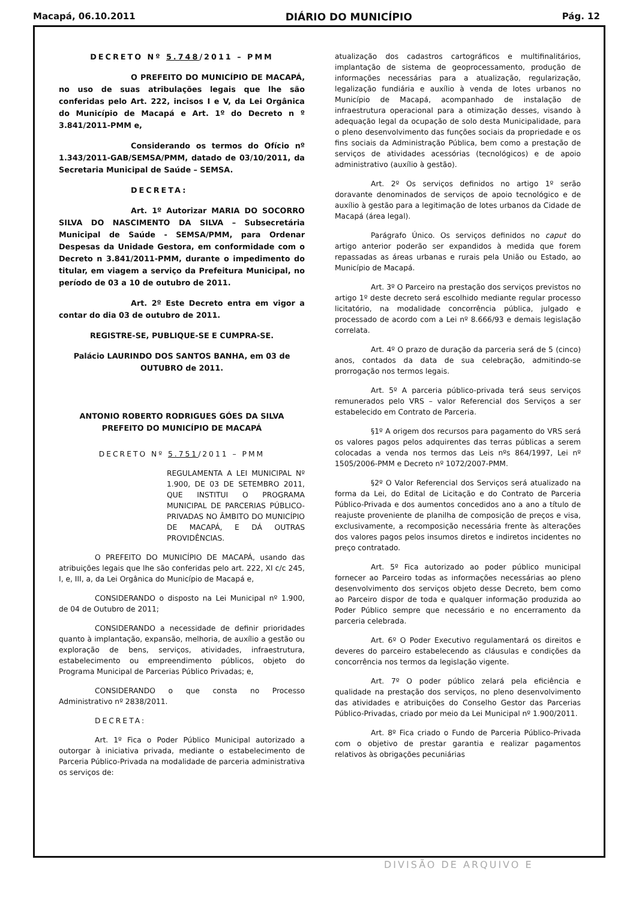Macapá, 06.10.2011 DIÁRIO DO MUNICÍPIO Pág. 12
DECRETO Nº 5.748/2011 – PMM
O PREFEITO DO MUNICÍPIO DE MACAPÁ, no uso de suas atribulações legais que lhe são conferidas pelo Art. 222, incisos I e V, da Lei Orgânica do Município de Macapá e Art. 1º do Decreto n º 3.841/2011-PMM e,
Considerando os termos do Ofício nº 1.343/2011-GAB/SEMSA/PMM, datado de 03/10/2011, da Secretaria Municipal de Saúde – SEMSA.
DECRETA:
Art. 1º Autorizar MARIA DO SOCORRO SILVA DO NASCIMENTO DA SILVA – Subsecretária Municipal de Saúde - SEMSA/PMM, para Ordenar Despesas da Unidade Gestora, em conformidade com o Decreto n 3.841/2011-PMM, durante o impedimento do titular, em viagem a serviço da Prefeitura Municipal, no período de 03 a 10 de outubro de 2011.
Art. 2º Este Decreto entra em vigor a contar do dia 03 de outubro de 2011.
REGISTRE-SE, PUBLIQUE-SE E CUMPRA-SE.
Palácio LAURINDO DOS SANTOS BANHA, em 03 de OUTUBRO de 2011.
ANTONIO ROBERTO RODRIGUES GÓES DA SILVA
PREFEITO DO MUNICÍPIO DE MACAPÁ
DECRETO Nº 5.751/2011 – PMM
REGULAMENTA A LEI MUNICIPAL Nº 1.900, DE 03 DE SETEMBRO 2011, QUE INSTITUI O PROGRAMA MUNICIPAL DE PARCERIAS PÚBLICO-PRIVADAS NO ÂMBITO DO MUNICÍPIO DE MACAPÁ, E DÁ OUTRAS PROVIDÊNCIAS.
O PREFEITO DO MUNICÍPIO DE MACAPÁ, usando das atribuições legais que lhe são conferidas pelo art. 222, XI c/c 245, I, e, III, a, da Lei Orgânica do Município de Macapá e,
CONSIDERANDO o disposto na Lei Municipal nº 1.900, de 04 de Outubro de 2011;
CONSIDERANDO a necessidade de definir prioridades quanto à implantação, expansão, melhoria, de auxílio a gestão ou exploração de bens, serviços, atividades, infraestrutura, estabelecimento ou empreendimento públicos, objeto do Programa Municipal de Parcerias Público Privadas; e,
CONSIDERANDO o que consta no Processo Administrativo nº 2838/2011.
DECRETA:
Art. 1º Fica o Poder Público Municipal autorizado a outorgar à iniciativa privada, mediante o estabelecimento de Parceria Público-Privada na modalidade de parceria administrativa os serviços de:
atualização dos cadastros cartográficos e multifinalitários, implantação de sistema de geoprocessamento, produção de informações necessárias para a atualização, regularização, legalização fundiária e auxílio à venda de lotes urbanos no Município de Macapá, acompanhado de instalação de infraestrutura operacional para a otimização desses, visando à adequação legal da ocupação de solo desta Municipalidade, para o pleno desenvolvimento das funções sociais da propriedade e os fins sociais da Administração Pública, bem como a prestação de serviços de atividades acessórias (tecnológicos) e de apoio administrativo (auxílio à gestão).
Art. 2º Os serviços definidos no artigo 1º serão doravante denominados de serviços de apoio tecnológico e de auxílio à gestão para a legitimação de lotes urbanos da Cidade de Macapá (área legal).
Parágrafo Único. Os serviços definidos no caput do artigo anterior poderão ser expandidos à medida que forem repassadas as áreas urbanas e rurais pela União ou Estado, ao Município de Macapá.
Art. 3º O Parceiro na prestação dos serviços previstos no artigo 1º deste decreto será escolhido mediante regular processo licitatório, na modalidade concorrência pública, julgado e processado de acordo com a Lei nº 8.666/93 e demais legislação correlata.
Art. 4º O prazo de duração da parceria será de 5 (cinco) anos, contados da data de sua celebração, admitindo-se prorrogação nos termos legais.
Art. 5º A parceria público-privada terá seus serviços remunerados pelo VRS – valor Referencial dos Serviços a ser estabelecido em Contrato de Parceria.
§1º A origem dos recursos para pagamento do VRS será os valores pagos pelos adquirentes das terras públicas a serem colocadas a venda nos termos das Leis nºs 864/1997, Lei nº 1505/2006-PMM e Decreto nº 1072/2007-PMM.
§2º O Valor Referencial dos Serviços será atualizado na forma da Lei, do Edital de Licitação e do Contrato de Parceria Público-Privada e dos aumentos concedidos ano a ano a título de reajuste proveniente de planilha de composição de preços e visa, exclusivamente, a recomposição necessária frente às alterações dos valores pagos pelos insumos diretos e indiretos incidentes no preço contratado.
Art. 5º Fica autorizado ao poder público municipal fornecer ao Parceiro todas as informações necessárias ao pleno desenvolvimento dos serviços objeto desse Decreto, bem como ao Parceiro dispor de toda e qualquer informação produzida ao Poder Público sempre que necessário e no encerramento da parceria celebrada.
Art. 6º O Poder Executivo regulamentará os direitos e deveres do parceiro estabelecendo as cláusulas e condições da concorrência nos termos da legislação vigente.
Art. 7º O poder público zelará pela eficiência e qualidade na prestação dos serviços, no pleno desenvolvimento das atividades e atribuições do Conselho Gestor das Parcerias Público-Privadas, criado por meio da Lei Municipal nº 1.900/2011.
Art. 8º Fica criado o Fundo de Parceria Público-Privada com o objetivo de prestar garantia e realizar pagamentos relativos às obrigações pecuniárias
DIVISÃO DE ARQUIVO E